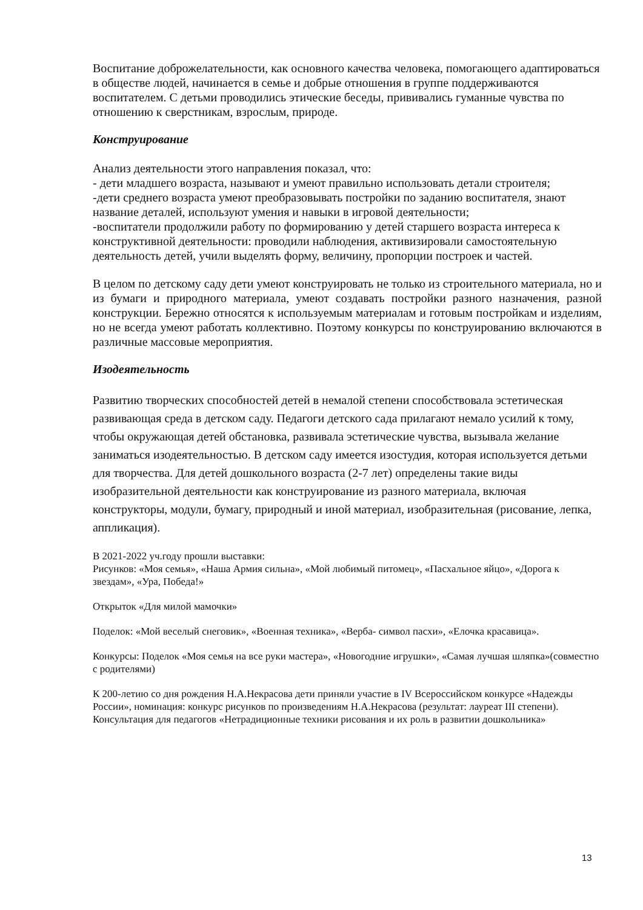Воспитание доброжелательности, как основного качества человека, помогающего адаптироваться в обществе людей, начинается в семье и добрые отношения в группе поддерживаются воспитателем. С детьми проводились этические беседы, прививались гуманные чувства по отношению к сверстникам, взрослым, природе.
Конструирование
Анализ деятельности этого направления показал, что:
- дети младшего возраста, называют и умеют правильно использовать детали строителя;
-дети среднего возраста умеют преобразовывать постройки по заданию воспитателя, знают название деталей, используют умения и навыки в игровой деятельности;
-воспитатели продолжили работу по формированию у детей старшего возраста интереса к конструктивной деятельности: проводили наблюдения, активизировали самостоятельную деятельность детей, учили выделять форму, величину, пропорции построек и частей.
В целом по детскому саду дети умеют конструировать не только из строительного материала, но и из бумаги и природного материала, умеют создавать постройки разного назначения, разной конструкции. Бережно относятся к используемым материалам и готовым постройкам и изделиям, но не всегда умеют работать коллективно. Поэтому конкурсы по конструированию включаются в различные массовые мероприятия.
Изодеятельность
Развитию творческих способностей детей в немалой степени способствовала эстетическая развивающая среда в детском саду. Педагоги детского сада прилагают немало усилий к тому, чтобы окружающая детей обстановка, развивала эстетические чувства, вызывала желание заниматься изодеятельностью. В детском саду имеется изостудия, которая используется детьми для творчества. Для детей дошкольного возраста (2-7 лет) определены такие виды изобразительной деятельности как конструирование из разного материала, включая конструкторы, модули, бумагу, природный и иной материал, изобразительная (рисование, лепка, аппликация).
В 2021-2022 уч.году прошли выставки:
Рисунков: «Моя семья», «Наша Армия сильна», «Мой любимый питомец», «Пасхальное яйцо», «Дорога к звездам», «Ура, Победа!»
Открыток «Для милой мамочки»
Поделок: «Мой веселый снеговик», «Военная техника», «Верба- символ пасхи», «Елочка красавица».
Конкурсы: Поделок «Моя семья на все руки мастера», «Новогодние игрушки», «Самая лучшая шляпка»(совместно с родителями)
К 200-летию со дня рождения Н.А.Некрасова дети приняли участие в IV Всероссийском конкурсе «Надежды России», номинация: конкурс рисунков по произведениям Н.А.Некрасова (результат: лауреат III степени).
Консультация для педагогов «Нетрадиционные техники рисования и их роль в развитии дошкольника»
13